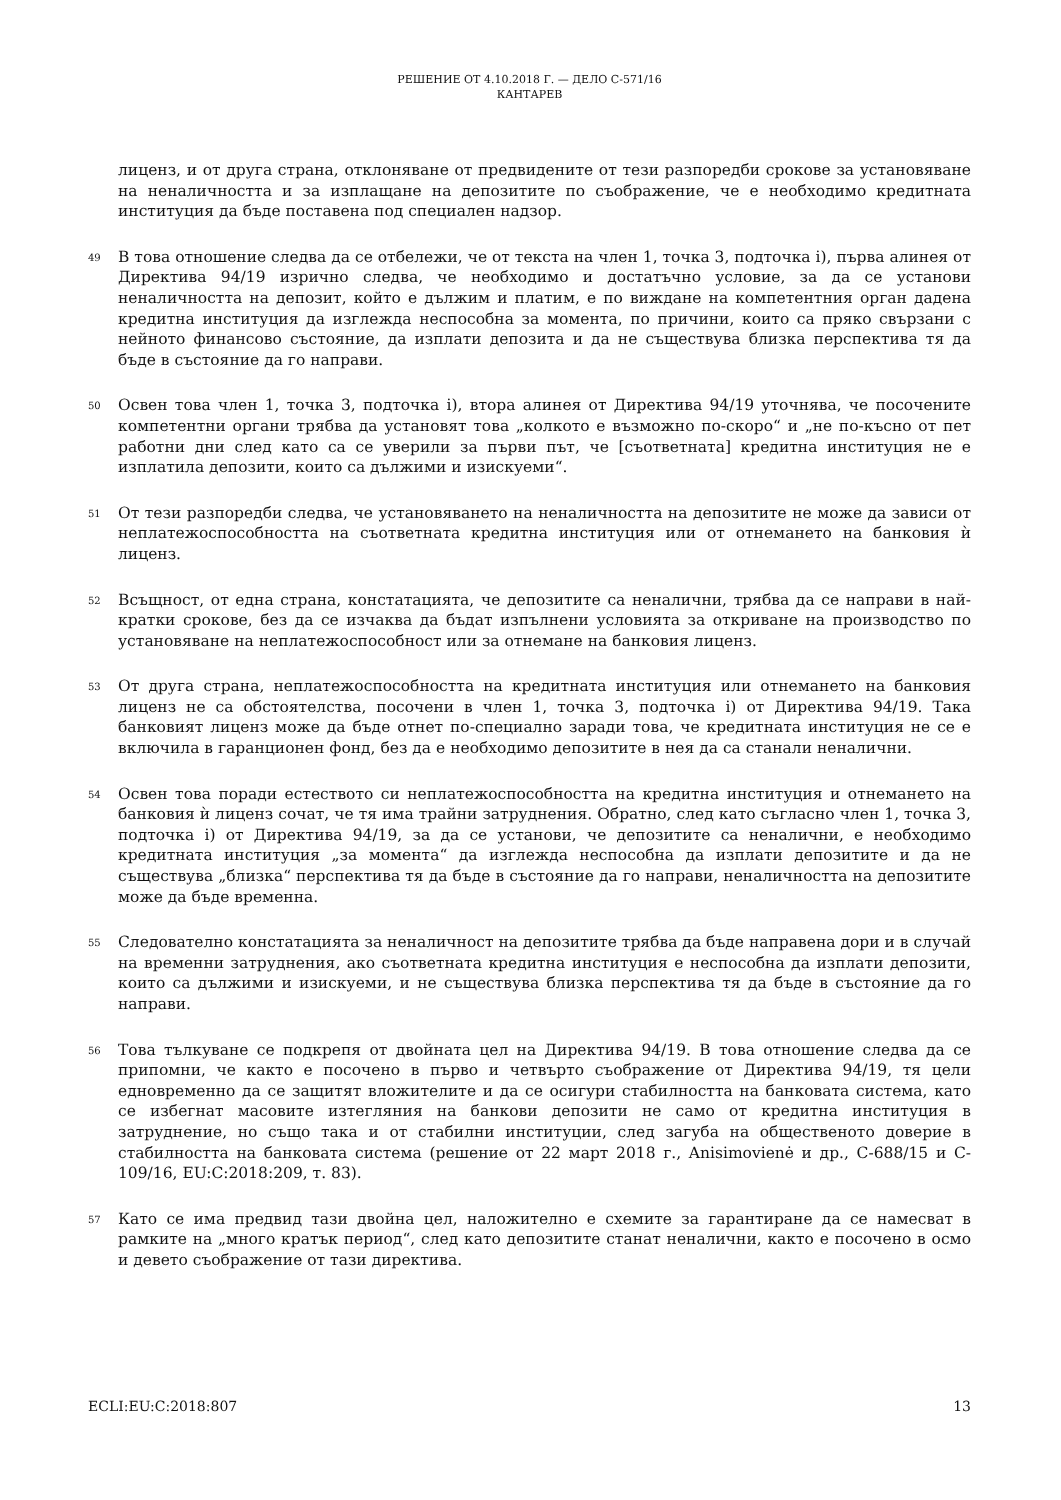РЕШЕНИЕ ОТ 4.10.2018 Г. — ДЕЛО C-571/16
КАНТАРЕВ
лиценз, и от друга страна, отклоняване от предвидените от тези разпоредби срокове за установяване на неналичността и за изплащане на депозитите по съображение, че е необходимо кредитната институция да бъде поставена под специален надзор.
49
В това отношение следва да се отбележи, че от текста на член 1, точка 3, подточка i), първа алинея от Директива 94/19 изрично следва, че необходимо и достатъчно условие, за да се установи неналичността на депозит, който е дължим и платим, е по виждане на компетентния орган дадена кредитна институция да изглежда неспособна за момента, по причини, които са пряко свързани с нейното финансово състояние, да изплати депозита и да не съществува близка перспектива тя да бъде в състояние да го направи.
50
Освен това член 1, точка 3, подточка i), втора алинея от Директива 94/19 уточнява, че посочените компетентни органи трябва да установят това „колкото е възможно по-скоро“ и „не по-късно от пет работни дни след като са се уверили за първи път, че [съответната] кредитна институция не е изплатила депозити, които са дължими и изискуеми“.
51
От тези разпоредби следва, че установяването на неналичността на депозитите не може да зависи от неплатежоспособността на съответната кредитна институция или от отнемането на банковия ѝ лиценз.
52
Всъщност, от една страна, констатацията, че депозитите са неналични, трябва да се направи в най-кратки срокове, без да се изчаква да бъдат изпълнени условията за откриване на производство по установяване на неплатежоспособност или за отнемане на банковия лиценз.
53
От друга страна, неплатежоспособността на кредитната институция или отнемането на банковия лиценз не са обстоятелства, посочени в член 1, точка 3, подточка i) от Директива 94/19. Така банковият лиценз може да бъде отнет по-специално заради това, че кредитната институция не се е включила в гаранционен фонд, без да е необходимо депозитите в нея да са станали неналични.
54
Освен това поради естеството си неплатежоспособността на кредитна институция и отнемането на банковия ѝ лиценз сочат, че тя има трайни затруднения. Обратно, след като съгласно член 1, точка 3, подточка i) от Директива 94/19, за да се установи, че депозитите са неналични, е необходимо кредитната институция „за момента“ да изглежда неспособна да изплати депозитите и да не съществува „близка“ перспектива тя да бъде в състояние да го направи, неналичността на депозитите може да бъде временна.
55
Следователно констатацията за неналичност на депозитите трябва да бъде направена дори и в случай на временни затруднения, ако съответната кредитна институция е неспособна да изплати депозити, които са дължими и изискуеми, и не съществува близка перспектива тя да бъде в състояние да го направи.
56
Това тълкуване се подкрепя от двойната цел на Директива 94/19. В това отношение следва да се припомни, че както е посочено в първо и четвърто съображение от Директива 94/19, тя цели едновременно да се защитят вложителите и да се осигури стабилността на банковата система, като се избегнат масовите изтегляния на банкови депозити не само от кредитна институция в затруднение, но също така и от стабилни институции, след загуба на общественото доверие в стабилността на банковата система (решение от 22 март 2018 г., Anisimovienė и др., C-688/15 и C-109/16, EU:C:2018:209, т. 83).
57
Като се има предвид тази двойна цел, наложително е схемите за гарантиране да се намесват в рамките на „много кратък период“, след като депозитите станат неналични, както е посочено в осмо и девето съображение от тази директива.
ECLI:EU:C:2018:807 13